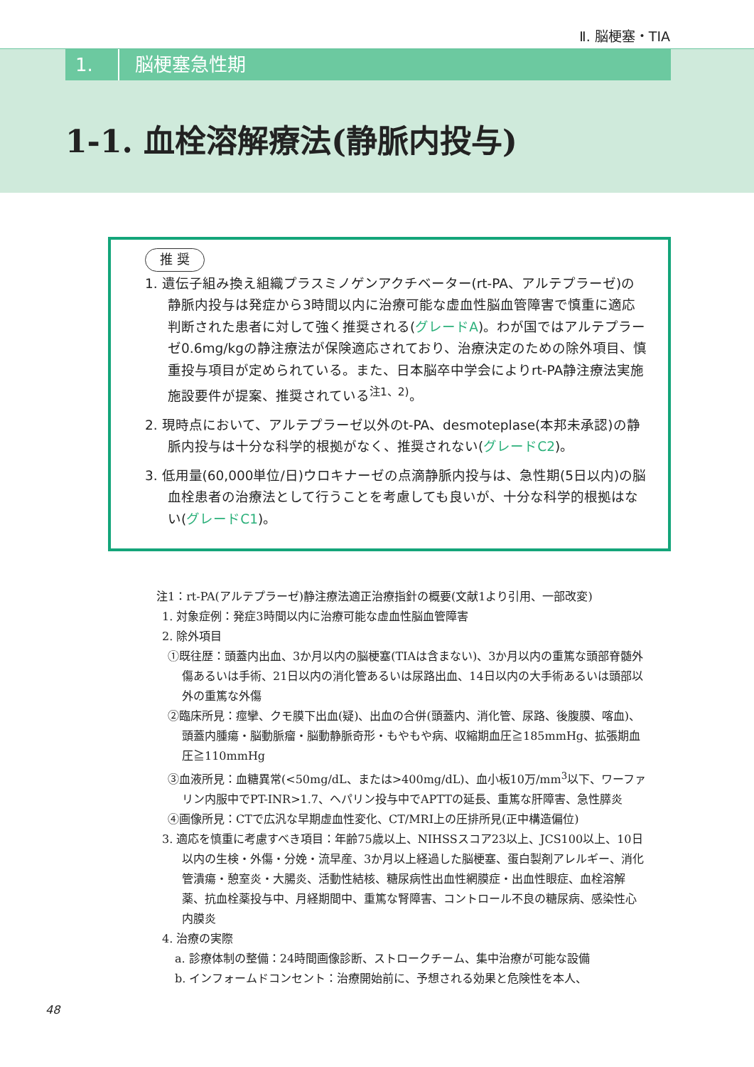Ⅱ. 脳梗塞・TIA
1. 脳梗塞急性期
1-1. 血栓溶解療法(静脈内投与)
推 奨
1. 遺伝子組み換え組織プラスミノゲンアクチベーター(rt-PA、アルテプラーゼ)の静脈内投与は発症から3時間以内に治療可能な虚血性脳血管障害で慎重に適応判断された患者に対して強く推奨される(グレードA)。わが国ではアルテプラーゼ0.6mg/kgの静注療法が保険適応されており、治療決定のための除外項目、慎重投与項目が定められている。また、日本脳卒中学会によりrt-PA静注療法実施施設要件が提案、推奨されている<sup>注1、2)</sup>。
2. 現時点において、アルテプラーゼ以外のt-PA、desmoteplase(本邦未承認)の静脈内投与は十分な科学的根拠がなく、推奨されない(グレードC2)。
3. 低用量(60,000単位/日)ウロキナーゼの点滴静脈内投与は、急性期(5日以内)の脳血栓患者の治療法として行うことを考慮しても良いが、十分な科学的根拠はない(グレードC1)。
注1：rt-PA(アルテプラーゼ)静注療法適正治療指針の概要(文献1より引用、一部改変)
1. 対象症例：発症3時間以内に治療可能な虚血性脳血管障害
2. 除外項目
①既往歴：頭蓋内出血、3か月以内の脳梗塞(TIAは含まない)、3か月以内の重篤な頭部脊髄外傷あるいは手術、21日以内の消化管あるいは尿路出血、14日以内の大手術あるいは頭部以外の重篤な外傷
②臨床所見：痙攣、クモ膜下出血(疑)、出血の合併(頭蓋内、消化管、尿路、後腹膜、喀血)、頭蓋内腫瘍・脳動脈瘤・脳動静脈奇形・もやもや病、収縮期血圧≧185mmHg、拡張期血圧≧110mmHg
③血液所見：血糖異常(<50mg/dL、または>400mg/dL)、血小板10万/mm<sup>3</sup>以下、ワーファリン内服中でPT-INR>1.7、ヘパリン投与中でAPTTの延長、重篤な肝障害、急性膵炎
④画像所見：CTで広汎な早期虚血性変化、CT/MRI上の圧排所見(正中構造偏位)
3. 適応を慎重に考慮すべき項目：年齢75歳以上、NIHSSスコア23以上、JCS100以上、10日以内の生検・外傷・分娩・流早産、3か月以上経過した脳梗塞、蛋白製剤アレルギー、消化管潰瘍・憩室炎・大腸炎、活動性結核、糖尿病性出血性網膜症・出血性眼症、血栓溶解薬、抗血栓薬投与中、月経期間中、重篤な腎障害、コントロール不良の糖尿病、感染性心内膜炎
4. 治療の実際
a. 診療体制の整備：24時間画像診断、ストロークチーム、集中治療が可能な設備
b. インフォームドコンセント：治療開始前に、予想される効果と危険性を本人、
48